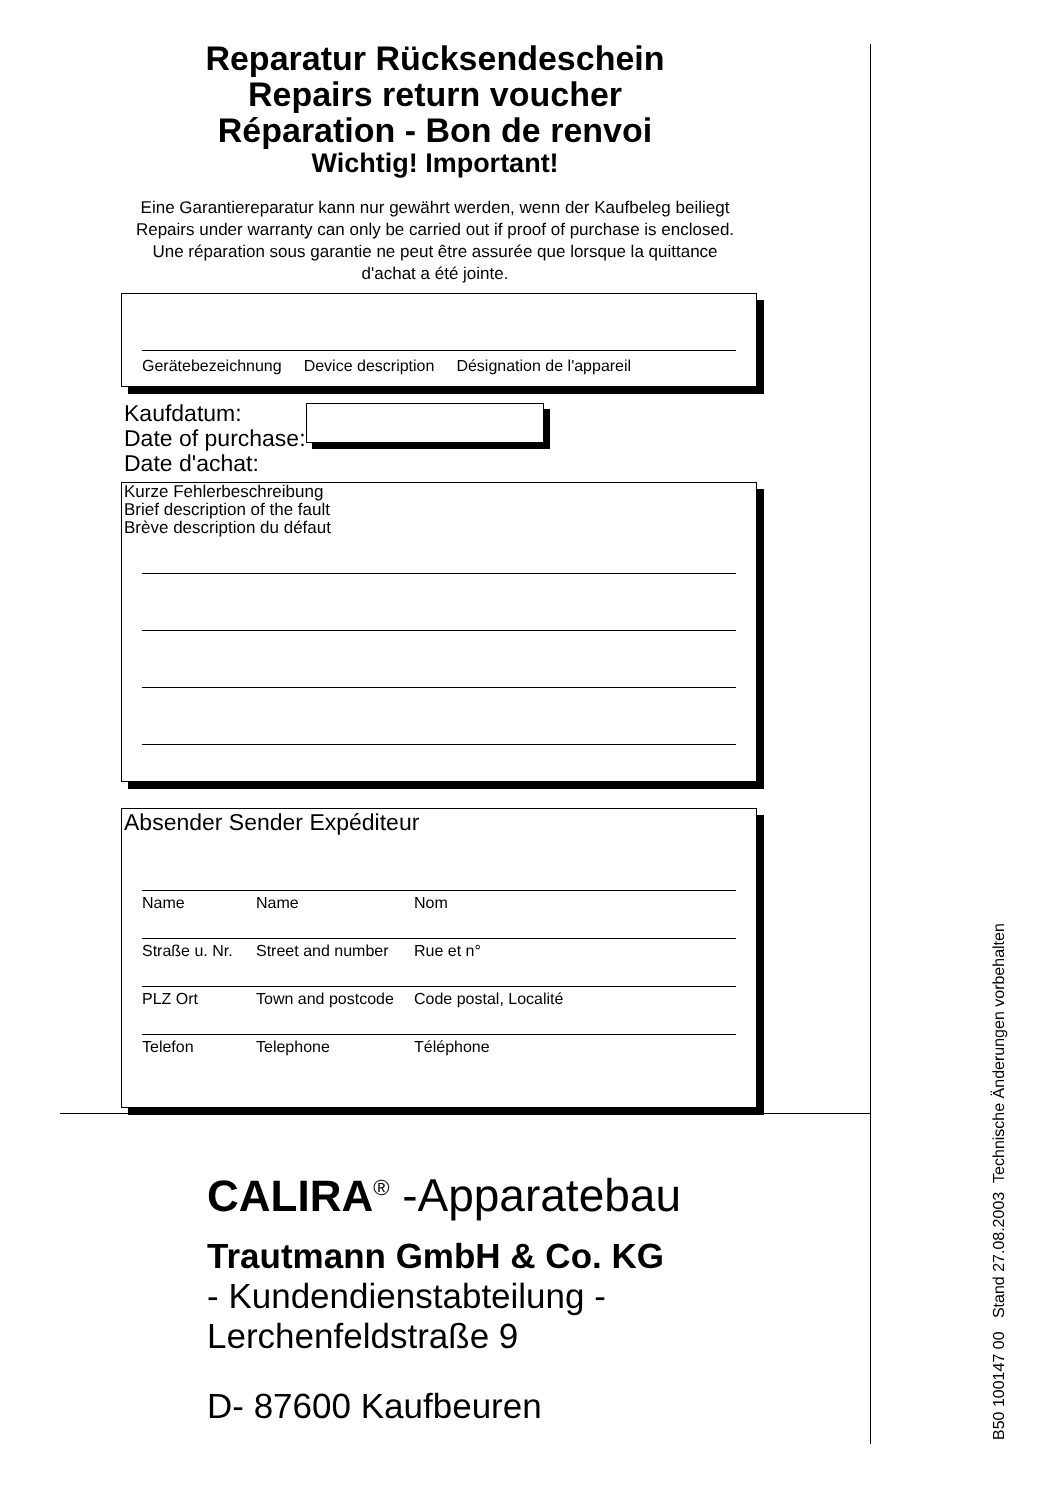Reparatur Rücksendeschein
Repairs return voucher
Réparation - Bon de renvoi
Wichtig! Important!
Eine Garantiereparatur kann nur gewährt werden, wenn der Kaufbeleg beiliegt
Repairs under warranty can only be carried out if proof of purchase is enclosed.
Une réparation sous garantie ne peut être assurée que lorsque la quittance
d'achat a été jointe.
Gerätebezeichnung Device description Désignation de l'appareil
Kaufdatum:
Date of purchase:
Date d'achat:
Kurze Fehlerbeschreibung
Brief description of the fault
Brève description du défaut
Absender Sender Expéditeur
Name Name Nom
Straße u. Nr. Street and number Rue et n°
PLZ Ort Town and postcode Code postal, Localité
Telefon Telephone Téléphone
CALIRA<sup>®</sup> -Apparatebau
Trautmann GmbH & Co. KG
- Kundendienstabteilung -
Lerchenfeldstraße 9
D- 87600 Kaufbeuren
B50 100147 00 Stand 27.08.2003 Technische Änderungen vorbehalten